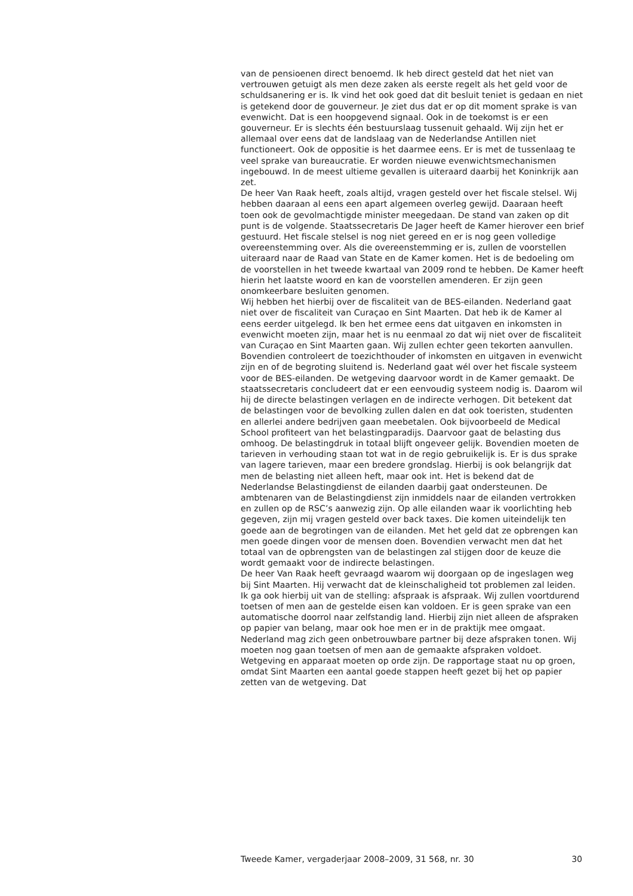van de pensioenen direct benoemd. Ik heb direct gesteld dat het niet van vertrouwen getuigt als men deze zaken als eerste regelt als het geld voor de schuldsanering er is. Ik vind het ook goed dat dit besluit teniet is gedaan en niet is getekend door de gouverneur. Je ziet dus dat er op dit moment sprake is van evenwicht. Dat is een hoopgevend signaal. Ook in de toekomst is er een gouverneur. Er is slechts één bestuurslaag tussenuit gehaald. Wij zijn het er allemaal over eens dat de landslaag van de Nederlandse Antillen niet functioneert. Ook de oppositie is het daarmee eens. Er is met de tussenlaag te veel sprake van bureaucratie. Er worden nieuwe evenwichtsmechanismen ingebouwd. In de meest ultieme gevallen is uiteraard daarbij het Koninkrijk aan zet.
De heer Van Raak heeft, zoals altijd, vragen gesteld over het fiscale stelsel. Wij hebben daaraan al eens een apart algemeen overleg gewijd. Daaraan heeft toen ook de gevolmachtigde minister meegedaan. De stand van zaken op dit punt is de volgende. Staatssecretaris De Jager heeft de Kamer hierover een brief gestuurd. Het fiscale stelsel is nog niet gereed en er is nog geen volledige overeenstemming over. Als die overeenstemming er is, zullen de voorstellen uiteraard naar de Raad van State en de Kamer komen. Het is de bedoeling om de voorstellen in het tweede kwartaal van 2009 rond te hebben. De Kamer heeft hierin het laatste woord en kan de voorstellen amenderen. Er zijn geen onomkeerbare besluiten genomen.
Wij hebben het hierbij over de fiscaliteit van de BES-eilanden. Nederland gaat niet over de fiscaliteit van Curaçao en Sint Maarten. Dat heb ik de Kamer al eens eerder uitgelegd. Ik ben het ermee eens dat uitgaven en inkomsten in evenwicht moeten zijn, maar het is nu eenmaal zo dat wij niet over de fiscaliteit van Curaçao en Sint Maarten gaan. Wij zullen echter geen tekorten aanvullen. Bovendien controleert de toezichthouder of inkomsten en uitgaven in evenwicht zijn en of de begroting sluitend is. Nederland gaat wél over het fiscale systeem voor de BES-eilanden. De wetgeving daarvoor wordt in de Kamer gemaakt. De staatssecretaris concludeert dat er een eenvoudig systeem nodig is. Daarom wil hij de directe belastingen verlagen en de indirecte verhogen. Dit betekent dat de belastingen voor de bevolking zullen dalen en dat ook toeristen, studenten en allerlei andere bedrijven gaan meebetalen. Ook bijvoorbeeld de Medical School profiteert van het belastingparadijs. Daarvoor gaat de belasting dus omhoog. De belastingdruk in totaal blijft ongeveer gelijk. Bovendien moeten de tarieven in verhouding staan tot wat in de regio gebruikelijk is. Er is dus sprake van lagere tarieven, maar een bredere grondslag. Hierbij is ook belangrijk dat men de belasting niet alleen heft, maar ook int. Het is bekend dat de Nederlandse Belastingdienst de eilanden daarbij gaat ondersteunen. De ambtenaren van de Belastingdienst zijn inmiddels naar de eilanden vertrokken en zullen op de RSC’s aanwezig zijn. Op alle eilanden waar ik voorlichting heb gegeven, zijn mij vragen gesteld over back taxes. Die komen uiteindelijk ten goede aan de begrotingen van de eilanden. Met het geld dat ze opbrengen kan men goede dingen voor de mensen doen. Bovendien verwacht men dat het totaal van de opbrengsten van de belastingen zal stijgen door de keuze die wordt gemaakt voor de indirecte belastingen.
De heer Van Raak heeft gevraagd waarom wij doorgaan op de ingeslagen weg bij Sint Maarten. Hij verwacht dat de kleinschaligheid tot problemen zal leiden. Ik ga ook hierbij uit van de stelling: afspraak is afspraak. Wij zullen voortdurend toetsen of men aan de gestelde eisen kan voldoen. Er is geen sprake van een automatische doorrol naar zelfstandig land. Hierbij zijn niet alleen de afspraken op papier van belang, maar ook hoe men er in de praktijk mee omgaat. Nederland mag zich geen onbetrouwbare partner bij deze afspraken tonen. Wij moeten nog gaan toetsen of men aan de gemaakte afspraken voldoet. Wetgeving en apparaat moeten op orde zijn. De rapportage staat nu op groen, omdat Sint Maarten een aantal goede stappen heeft gezet bij het op papier zetten van de wetgeving. Dat
Tweede Kamer, vergaderjaar 2008–2009, 31 568, nr. 30 30